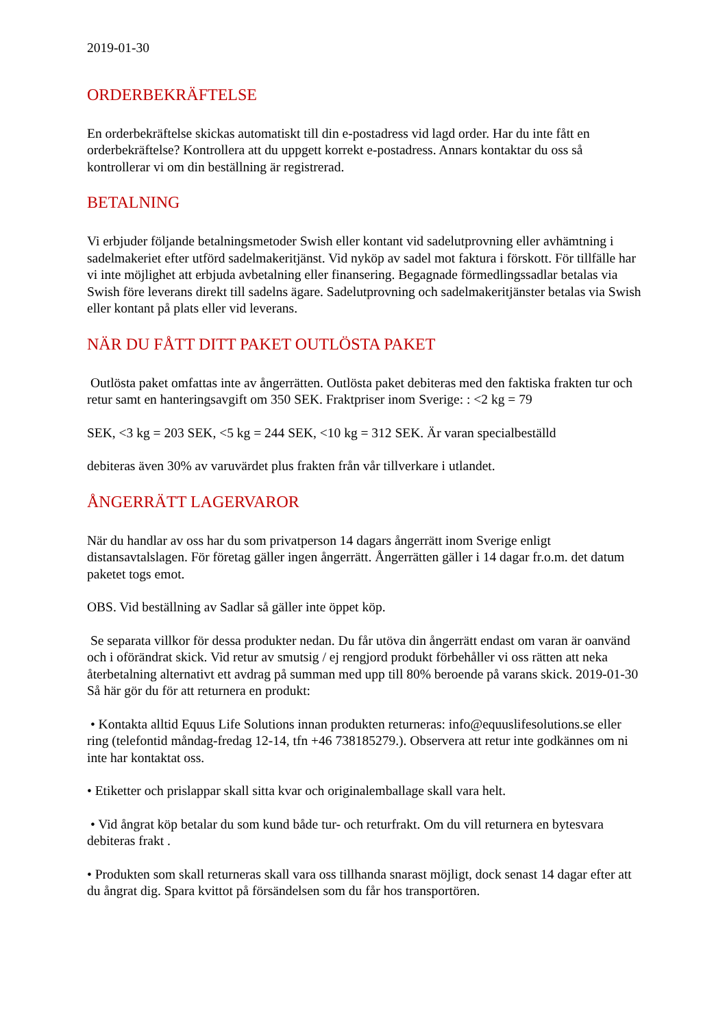2019-01-30
ORDERBEKRÄFTELSE
En orderbekräftelse skickas automatiskt till din e-postadress vid lagd order. Har du inte fått en orderbekräftelse? Kontrollera att du uppgett korrekt e-postadress. Annars kontaktar du oss så kontrollerar vi om din beställning är registrerad.
BETALNING
Vi erbjuder följande betalningsmetoder Swish eller kontant vid sadelutprovning eller avhämtning i sadelmakeriet efter utförd sadelmakeritjänst. Vid nyköp av sadel mot faktura i förskott. För tillfälle har vi inte möjlighet att erbjuda avbetalning eller finansering. Begagnade förmedlingssadlar betalas via Swish före leverans direkt till sadelns ägare. Sadelutprovning och sadelmakeritjänster betalas via Swish eller kontant på plats eller vid leverans.
NÄR DU FÅTT DITT PAKET OUTLÖSTA PAKET
Outlösta paket omfattas inte av ångerrätten. Outlösta paket debiteras med den faktiska frakten tur och retur samt en hanteringsavgift om 350 SEK. Fraktpriser inom Sverige: : <2 kg = 79
SEK, <3 kg = 203 SEK, <5 kg = 244 SEK, <10 kg = 312 SEK. Är varan specialbeställd
debiteras även 30% av varuvärdet plus frakten från vår tillverkare i utlandet.
ÅNGERRÄTT LAGERVAROR
När du handlar av oss har du som privatperson 14 dagars ångerrätt inom Sverige enligt distansavtalslagen. För företag gäller ingen ångerrätt. Ångerrätten gäller i 14 dagar fr.o.m. det datum paketet togs emot.
OBS. Vid beställning av Sadlar så gäller inte öppet köp.
Se separata villkor för dessa produkter nedan. Du får utöva din ångerrätt endast om varan är oanvänd och i oförändrat skick. Vid retur av smutsig / ej rengjord produkt förbehåller vi oss rätten att neka återbetalning alternativt ett avdrag på summan med upp till 80% beroende på varans skick. 2019-01-30 Så här gör du för att returnera en produkt:
• Kontakta alltid Equus Life Solutions innan produkten returneras: info@equuslifesolutions.se eller ring (telefontid måndag-fredag 12-14, tfn +46 738185279.). Observera att retur inte godkännes om ni inte har kontaktat oss.
• Etiketter och prislappar skall sitta kvar och originalemballage skall vara helt.
• Vid ångrat köp betalar du som kund både tur- och returfrakt. Om du vill returnera en bytesvara debiteras frakt .
• Produkten som skall returneras skall vara oss tillhanda snarast möjligt, dock senast 14 dagar efter att du ångrat dig. Spara kvittot på försändelsen som du får hos transportören.